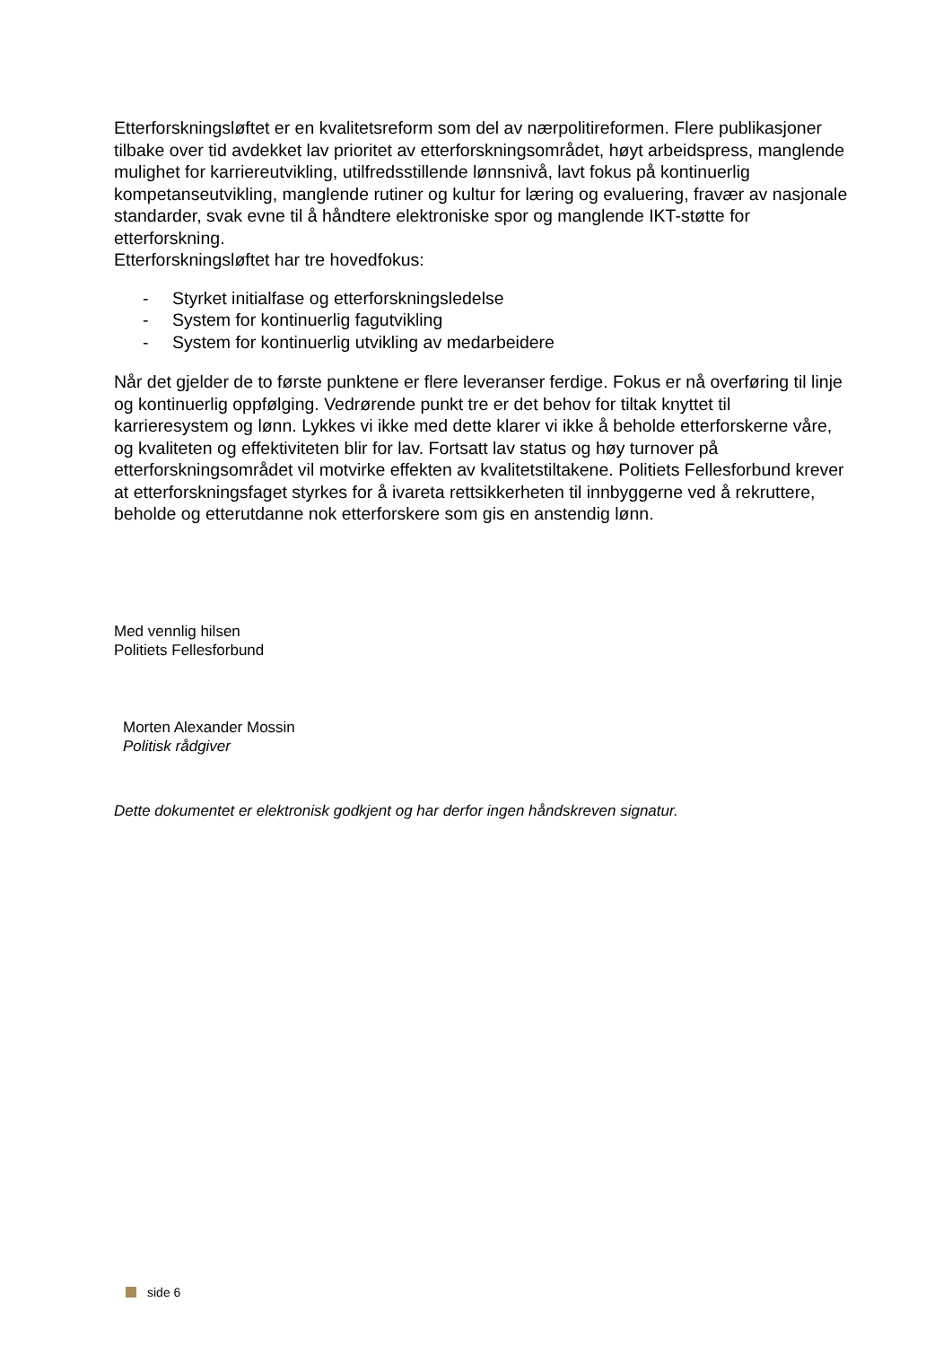Etterforskningsløftet er en kvalitetsreform som del av nærpolitireformen. Flere publikasjoner tilbake over tid avdekket lav prioritet av etterforskningsområdet, høyt arbeidspress, manglende mulighet for karriereutvikling, utilfredsstillende lønnsnivå, lavt fokus på kontinuerlig kompetanseutvikling, manglende rutiner og kultur for læring og evaluering, fravær av nasjonale standarder, svak evne til å håndtere elektroniske spor og manglende IKT-støtte for etterforskning.
Etterforskningsløftet har tre hovedfokus:
- Styrket initialfase og etterforskningsledelse
- System for kontinuerlig fagutvikling
- System for kontinuerlig utvikling av medarbeidere
Når det gjelder de to første punktene er flere leveranser ferdige. Fokus er nå overføring til linje og kontinuerlig oppfølging. Vedrørende punkt tre er det behov for tiltak knyttet til karrieresystem og lønn. Lykkes vi ikke med dette klarer vi ikke å beholde etterforskerne våre, og kvaliteten og effektiviteten blir for lav. Fortsatt lav status og høy turnover på etterforskningsområdet vil motvirke effekten av kvalitetstiltakene. Politiets Fellesforbund krever at etterforskningsfaget styrkes for å ivareta rettsikkerheten til innbyggerne ved å rekruttere, beholde og etterutdanne nok etterforskere som gis en anstendig lønn.
Med vennlig hilsen
Politiets Fellesforbund
Morten Alexander Mossin
Politisk rådgiver
Dette dokumentet er elektronisk godkjent og har derfor ingen håndskreven signatur.
side 6